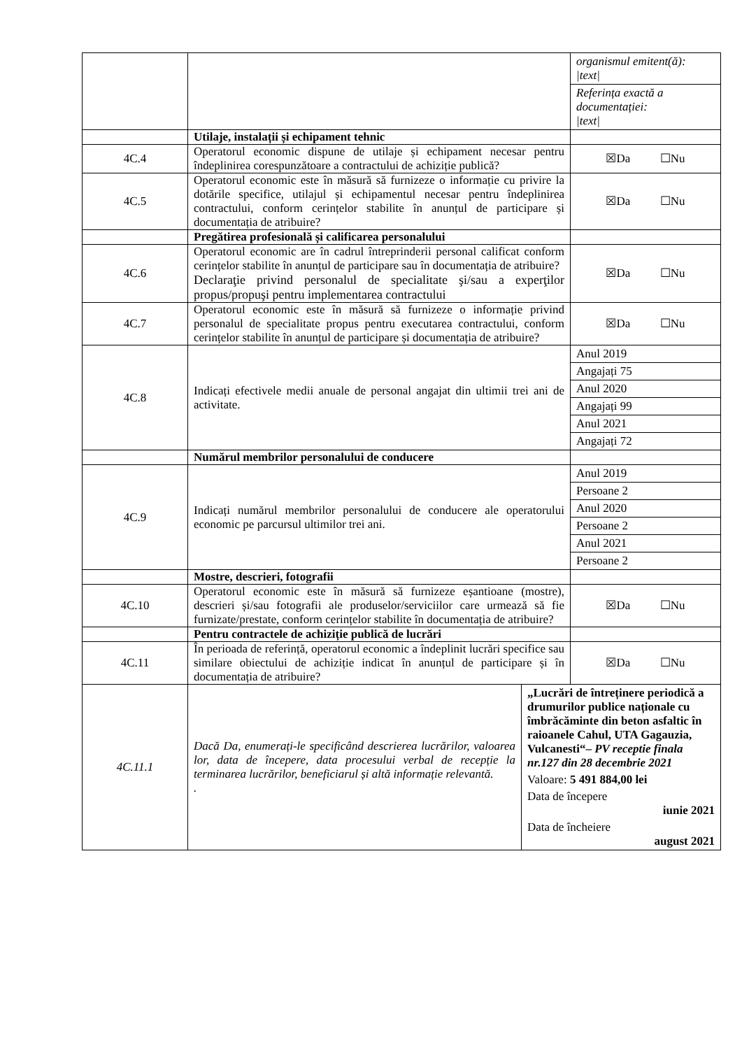| | | / organismul emitent(ă): /text/ / / Referința exactă a documentației: /text/ / |
| | Utilaje, instalații și echipament tehnic | |
| 4C.4 | Operatorul economic dispune de utilaje și echipament necesar pentru îndeplinirea corespunzătoare a contractului de achiziție publică? | ☒Da ☐Nu |
| 4C.5 | Operatorul economic este în măsură să furnizeze o informație cu privire la dotările specifice, utilajul și echipamentul necesar pentru îndeplinirea contractului, conform cerințelor stabilite în anunțul de participare și documentația de atribuire? | ☒Da ☐Nu |
| | Pregătirea profesională și calificarea personalului | |
| 4C.6 | Operatorul economic are în cadrul întreprinderii personal calificat conform cerințelor stabilite în anunțul de participare sau în documentația de atribuire? Declaraţie privind personalul de specialitate şi/sau a experţilor propus/propuşi pentru implementarea contractului | ☒Da ☐Nu |
| 4C.7 | Operatorul economic este în măsură să furnizeze o informație privind personalul de specialitate propus pentru executarea contractului, conform cerințelor stabilite în anunțul de participare și documentația de atribuire? | ☒Da ☐Nu |
| 4C.8 | Indicați efectivele medii anuale de personal angajat din ultimii trei ani de activitate. | / Anul 2019 / / Angajați 75 / / Anul 2020 / / Angajați 99 / / Anul 2021 / / Angajați 72 / |
| | Numărul membrilor personalului de conducere | |
| 4C.9 | Indicați numărul membrilor personalului de conducere ale operatorului economic pe parcursul ultimilor trei ani. | / Anul 2019 / / Persoane 2 / / Anul 2020 / / Persoane 2 / / Anul 2021 / / Persoane 2 / |
| | Mostre, descrieri, fotografii | |
| 4C.10 | Operatorul economic este în măsură să furnizeze eșantioane (mostre), descrieri și/sau fotografii ale produselor/serviciilor care urmează să fie furnizate/prestate, conform cerințelor stabilite în documentația de atribuire? | ☒Da ☐Nu |
| | Pentru contractele de achiziție publică de lucrări | |
| 4C.11 | În perioada de referință, operatorul economic a îndeplinit lucrări specifice sau similare obiectului de achiziție indicat în anunțul de participare și în documentația de atribuire? | ☒Da ☐Nu |
| 4C.11.1 | / Dacă Da, enumerați-le specificând descrierea lucrărilor, valoarea lor, data de începere, data procesului verbal de recepție la terminarea lucrărilor, beneficiarul și altă informație relevantă. . / / „Lucrări de întreținere periodică a drumurilor publice naționale cu îmbrăcăminte din beton asfaltic în raioanele Cahul, UTA Gagauzia, Vulcanesti“– PV receptie finala nr.127 din 28 decembrie 2021 / / Valoare: 5 491 884,00 lei / / Data de începere iunie 2021 / / Data de încheiere august 2021 / / | |